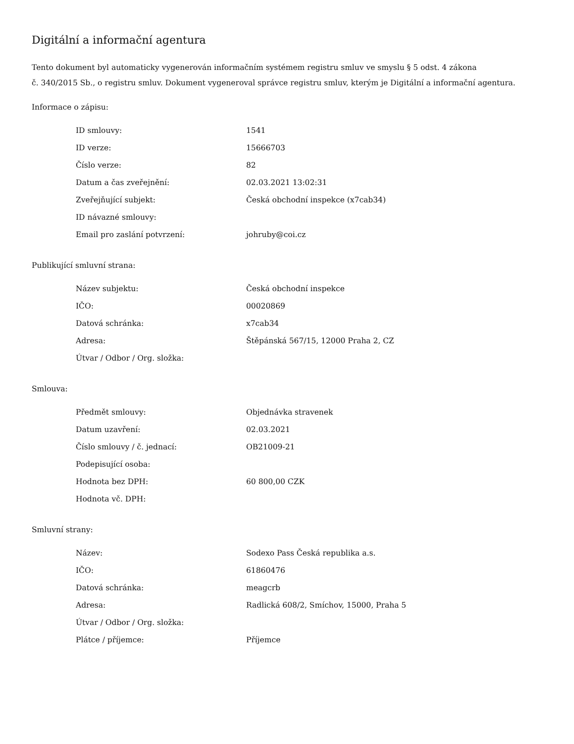Digitální a informační agentura
Tento dokument byl automaticky vygenerován informačním systémem registru smluv ve smyslu § 5 odst. 4 zákona
č. 340/2015 Sb., o registru smluv. Dokument vygeneroval správce registru smluv, kterým je Digitální a informační agentura.
Informace o zápisu:
| ID smlouvy: | 1541 |
| ID verze: | 15666703 |
| Číslo verze: | 82 |
| Datum a čas zveřejnění: | 02.03.2021 13:02:31 |
| Zveřejňující subjekt: | Česká obchodní inspekce (x7cab34) |
| ID návazné smlouvy: | |
| Email pro zaslání potvrzení: | johruby@coi.cz |
Publikující smluvní strana:
| Název subjektu: | Česká obchodní inspekce |
| IČO: | 00020869 |
| Datová schránka: | x7cab34 |
| Adresa: | Štěpánská 567/15, 12000 Praha 2, CZ |
| Útvar / Odbor / Org. složka: | |
Smlouva:
| Předmět smlouvy: | Objednávka stravenek |
| Datum uzavření: | 02.03.2021 |
| Číslo smlouvy / č. jednací: | OB21009-21 |
| Podepisující osoba: | |
| Hodnota bez DPH: | 60 800,00 CZK |
| Hodnota vč. DPH: | |
Smluvní strany:
| Název: | Sodexo Pass Česká republika a.s. |
| IČO: | 61860476 |
| Datová schránka: | meagcrb |
| Adresa: | Radlická 608/2, Smíchov, 15000, Praha 5 |
| Útvar / Odbor / Org. složka: | |
| Plátce / příjemce: | Příjemce |